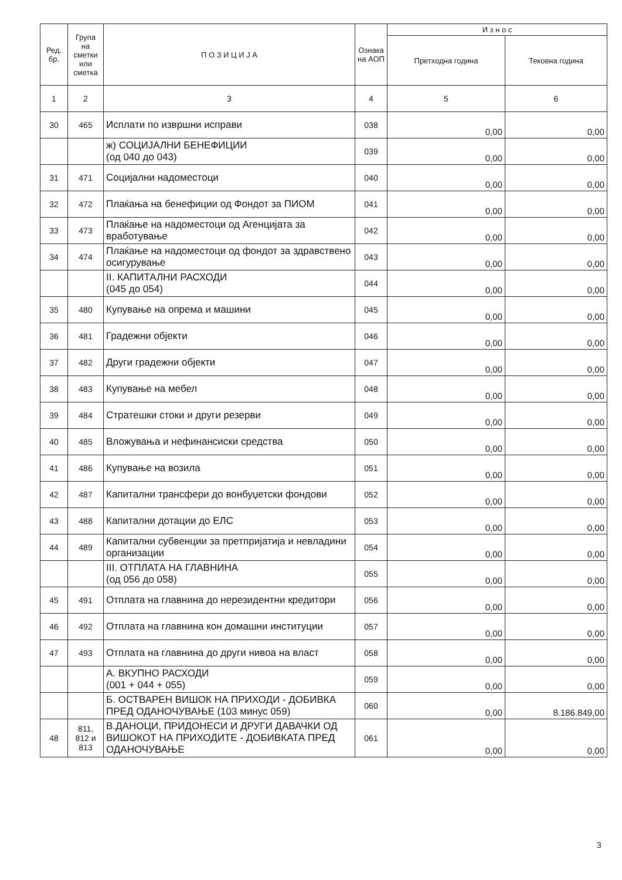| Ред. бр. | Група на сметки или сметка | П О З И Ц И Ј А | Ознака на АОП | И з н о с | |
| --- | --- | --- | --- | --- | --- |
| | | | | Претходна година | Тековна година |
| 1 | 2 | 3 | 4 | 5 | 6 |
| 30 | 465 | Исплати по извршни исправи | 038 | 0,00 | 0,00 |
| | | ж) СОЦИЈАЛНИ БЕНЕФИЦИИ (од 040 до 043) | 039 | 0,00 | 0,00 |
| 31 | 471 | Социјални надоместоци | 040 | 0,00 | 0,00 |
| 32 | 472 | Плаќања на бенефиции од Фондот за ПИОМ | 041 | 0,00 | 0,00 |
| 33 | 473 | Плаќање на надоместоци од Агенцијата за вработување | 042 | 0,00 | 0,00 |
| 34 | 474 | Плаќање на надоместоци од фондот за здравствено осигурување | 043 | 0,00 | 0,00 |
| | | II. КАПИТАЛНИ РАСХОДИ (045 до 054) | 044 | 0,00 | 0,00 |
| 35 | 480 | Купување на опрема и машини | 045 | 0,00 | 0,00 |
| 36 | 481 | Градежни објекти | 046 | 0,00 | 0,00 |
| 37 | 482 | Други градежни објекти | 047 | 0,00 | 0,00 |
| 38 | 483 | Купување на мебел | 048 | 0,00 | 0,00 |
| 39 | 484 | Стратешки стоки и други резерви | 049 | 0,00 | 0,00 |
| 40 | 485 | Вложувања и нефинансиски средства | 050 | 0,00 | 0,00 |
| 41 | 486 | Купување на возила | 051 | 0,00 | 0,00 |
| 42 | 487 | Капитални трансфери до вонбуџетски фондови | 052 | 0,00 | 0,00 |
| 43 | 488 | Капитални дотации до ЕЛС | 053 | 0,00 | 0,00 |
| 44 | 489 | Капитални субвенции за претпријатија и невладини организации | 054 | 0,00 | 0,00 |
| | | III. ОТПЛАТА НА ГЛАВНИНА (од 056 до 058) | 055 | 0,00 | 0,00 |
| 45 | 491 | Отплата на главнина до нерезидентни кредитори | 056 | 0,00 | 0,00 |
| 46 | 492 | Отплата на главнина кон домашни институции | 057 | 0,00 | 0,00 |
| 47 | 493 | Отплата на главнина до други нивоа на власт | 058 | 0,00 | 0,00 |
| | | А. ВКУПНО РАСХОДИ (001 + 044 + 055) | 059 | 0,00 | 0,00 |
| | | Б. ОСТВАРЕН ВИШОК НА ПРИХОДИ - ДОБИВКА ПРЕД ОДАНОЧУВАЊЕ (103 минус 059) | 060 | 0,00 | 8.186.849,00 |
| 48 | 811, 812 и 813 | В.ДАНОЦИ, ПРИДОНЕСИ И ДРУГИ ДАВАЧКИ ОД ВИШОКОТ НА ПРИХОДИТЕ - ДОБИВКАТА ПРЕД ОДАНОЧУВАЊЕ | 061 | 0,00 | 0,00 |
3